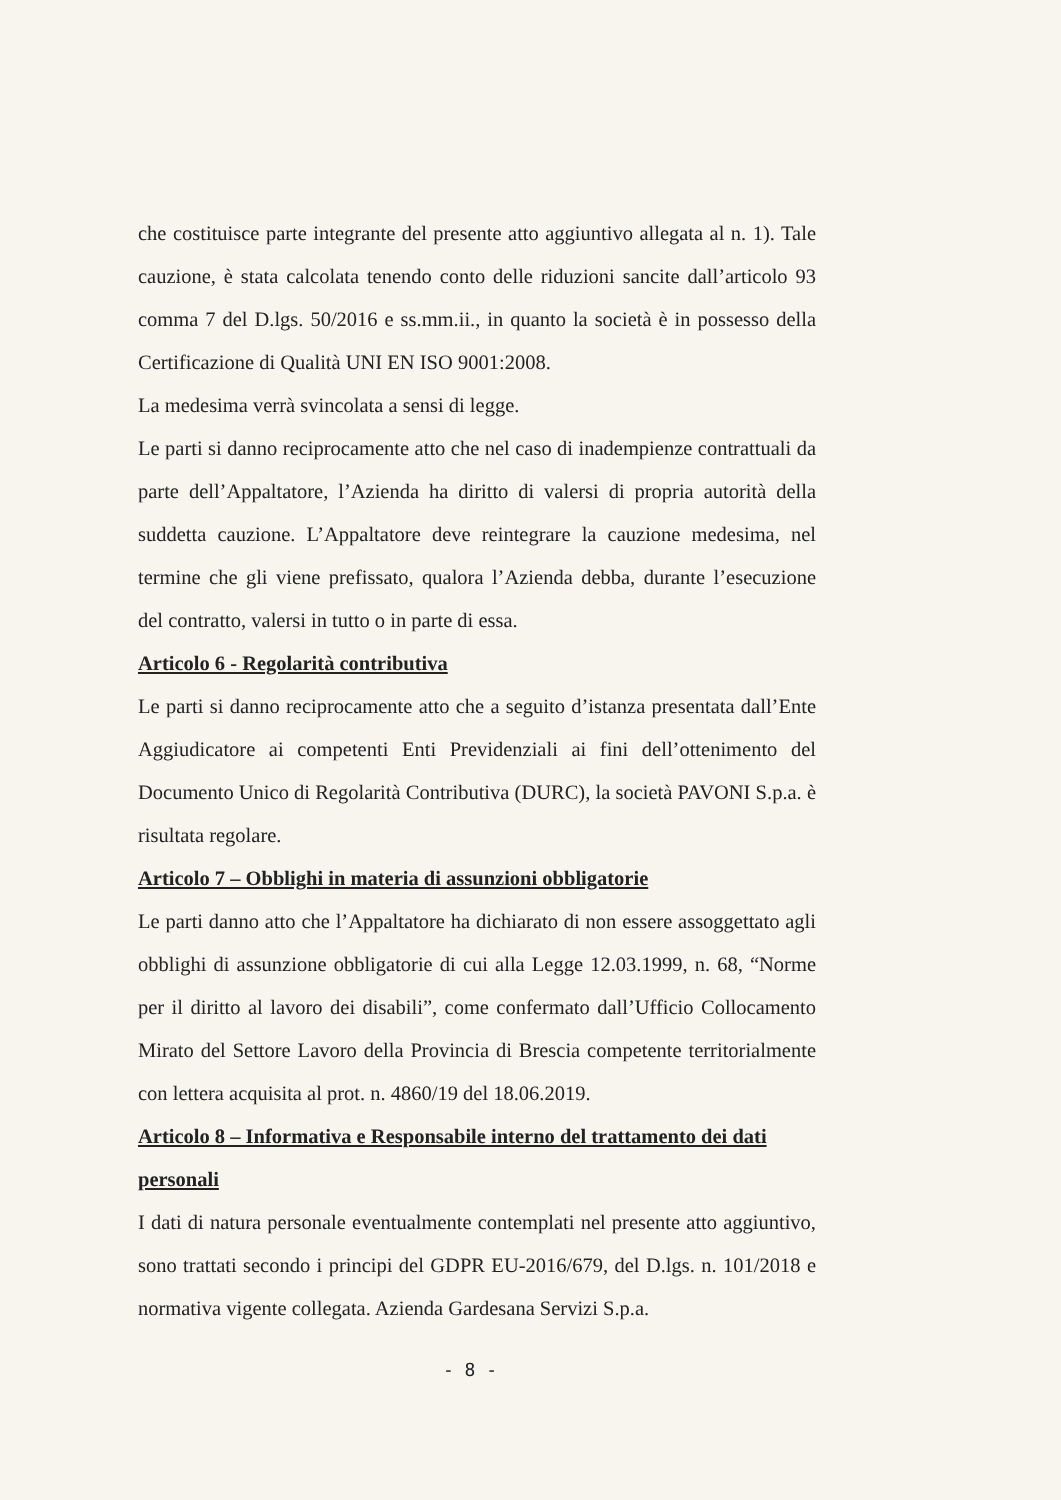che costituisce parte integrante del presente atto aggiuntivo allegata al n. 1). Tale cauzione, è stata calcolata tenendo conto delle riduzioni sancite dall’articolo 93 comma 7 del D.lgs. 50/2016 e ss.mm.ii., in quanto la società è in possesso della Certificazione di Qualità UNI EN ISO 9001:2008.
La medesima verrà svincolata a sensi di legge.
Le parti si danno reciprocamente atto che nel caso di inadempienze contrattuali da parte dell’Appaltatore, l’Azienda ha diritto di valersi di propria autorità della suddetta cauzione. L’Appaltatore deve reintegrare la cauzione medesima, nel termine che gli viene prefissato, qualora l’Azienda debba, durante l’esecuzione del contratto, valersi in tutto o in parte di essa.
Articolo 6 - Regolarità contributiva
Le parti si danno reciprocamente atto che a seguito d’istanza presentata dall’Ente Aggiudicatore ai competenti Enti Previdenziali ai fini dell’ottenimento del Documento Unico di Regolarità Contributiva (DURC), la società PAVONI S.p.a. è risultata regolare.
Articolo 7 – Obblighi in materia di assunzioni obbligatorie
Le parti danno atto che l’Appaltatore ha dichiarato di non essere assoggettato agli obblighi di assunzione obbligatorie di cui alla Legge 12.03.1999, n. 68, “Norme per il diritto al lavoro dei disabili”, come confermato dall’Ufficio Collocamento Mirato del Settore Lavoro della Provincia di Brescia competente territorialmente con lettera acquisita al prot. n. 4860/19 del 18.06.2019.
Articolo 8 – Informativa e Responsabile interno del trattamento dei dati personali
I dati di natura personale eventualmente contemplati nel presente atto aggiuntivo, sono trattati secondo i principi del GDPR EU-2016/679, del D.lgs. n. 101/2018 e normativa vigente collegata. Azienda Gardesana Servizi S.p.a.
- 8 -